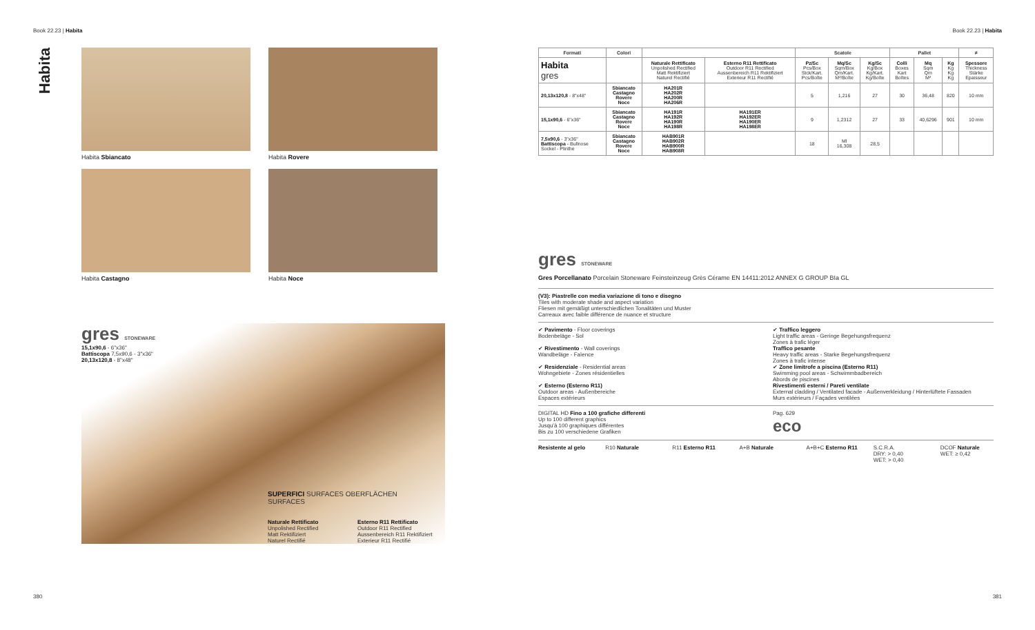Book 22.23 | Habita Book 22.23 | Habita
Habita
Habita Sbiancato
Habita Rovere
Habita Castagno
Habita Noce
gres STONEWARE
15,1x90,6 - 6"x36"
Battiscopa 7,5x90,6 - 3"x36"
20,13x120,8 - 8"x48"
SUPERFICI SURFACES OBERFLÄCHEN SURFACES
Naturale Rettificato
Unpolished Rectified
Matt Rektifiziert
Naturel Rectifié
Esterno R11 Rettificato
Outdoor R11 Rectified
Aussenbereich R11 Rektifiziert
Exterieur R11 Rectifié
| Formati | Colori | | | Scatole | | | Pallet | | | ≠ |
| --- | --- | --- | --- | --- | --- | --- | --- | --- | --- | --- |
| Habita gres | | Naturale Rettificato Unpolished Rectified Matt Rektifiziert Naturel Rectifié | Esterno R11 Rettificato Outdoor R11 Rectified Aussenbereich R11 Rektifiziert Exterieur R11 Rectifié | Pz/Sc Pcs/Box Stck/Kart. Pcs/Boîte | Mq/Sc Sqm/Box Qm/Kart. M²/Boîte | Kg/Sc Kg/Box Kg/Kart. Kg/Boîte | Colli Boxes Kart Boîtes | Mq Sqm Qm M² | Kg Kg Kg Kg | Spessore Thickness Stärke Epaisseur |
| 20,13x120,8 - 8"x48" | Sbiancato Castagno Rovere Noce | HA201R HA202R HA200R HA206R | | 5 | 1,216 | 27 | 30 | 36,48 | 820 | 10 mm |
| 15,1x90,6 - 6"x36" | Sbiancato Castagno Rovere Noce | HA191R HA192R HA190R HA198R | HA191ER HA192ER HA190ER HA198ER | 9 | 1,2312 | 27 | 33 | 40,6296 | 901 | 10 mm |
| 7,5x90,6 - 3"x36" Battiscopa - Bullnose Sockel - Plinthe | Sbiancato Castagno Rovere Noce | HAB901R HAB902R HAB900R HAB908R | | 18 | Ml 16,308 | 28,5 | | | | |
gres STONEWARE
Gres Porcellanato Porcelain Stoneware Feinsteinzeug Grès Cérame EN 14411:2012 ANNEX G GROUP BIa GL
(V3): Piastrelle con media variazione di tono e disegno
Tiles with moderate shade and aspect variation
Fliesen mit gemäßigt unterschiedlichen Tonalitäten und Muster
Carreaux avec faible différence de nuance et structure
✔ Pavimento - Floor coverings
Bodenbeläge - Sol
✔ Rivestimento - Wall coverings
Wandbeläge - Faïence
✔ Residenziale - Residential areas
Wohngebiete - Zones résidentielles
✔ Esterno (Esterno R11)
Outdoor areas - Außenbereiche
Espaces extérieurs
✔ Traffico leggero
Light traffic areas - Geringe Begehungsfrequenz
Zones à trafic léger
Traffico pesante
Heavy traffic areas - Starke Begehungsfrequenz
Zones à trafic intense
✔ Zone limitrofe a piscina (Esterno R11)
Swimming pool areas - Schwimmbadbereich
Abords de piscines
Rivestimenti esterni / Pareti ventilate
External cladding / Ventilated facade - Außenverkleidung / Hinterlüftete Fassaden
Murs extérieurs / Façades ventilées
DIGITAL HD Fino a 100 grafiche differenti
Up to 100 different graphics
Jusqu'à 100 graphiques différentes
Bis zu 100 verschiedene Grafiken
Pag. 629
eco
Resistente al gelo R10 Naturale R11 Esterno R11 A+B Naturale A+B+C Esterno R11 S.C.R.A.
DRY: > 0,40
WET: > 0,40
DCOF Naturale
WET: ≥ 0,42
380 381